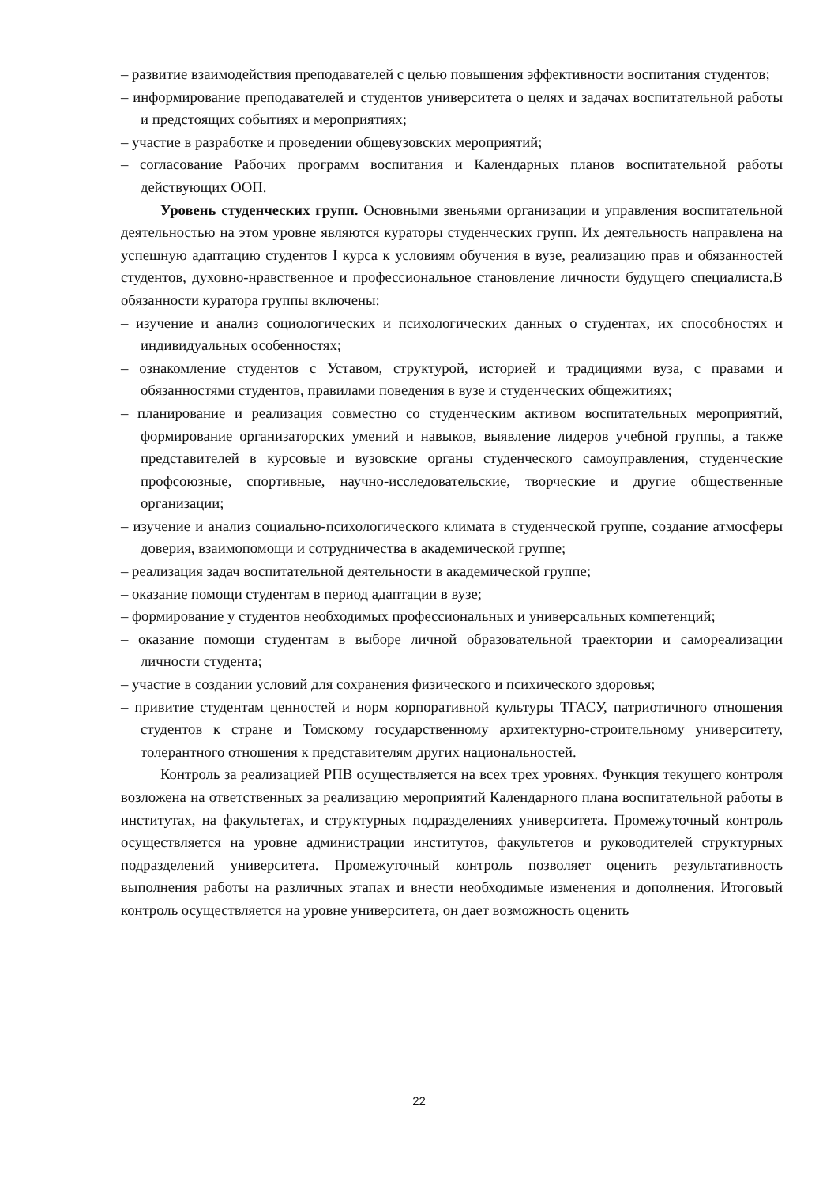– развитие взаимодействия преподавателей с целью повышения эффективности воспитания студентов;
– информирование преподавателей и студентов университета о целях и задачах воспитательной работы и предстоящих событиях и мероприятиях;
– участие в разработке и проведении общевузовских мероприятий;
– согласование Рабочих программ воспитания и Календарных планов воспитательной работы действующих ООП.
Уровень студенческих групп. Основными звеньями организации и управления воспитательной деятельностью на этом уровне являются кураторы студенческих групп. Их деятельность направлена на успешную адаптацию студентов I курса к условиям обучения в вузе, реализацию прав и обязанностей студентов, духовно-нравственное и профессиональное становление личности будущего специалиста.В обязанности куратора группы включены:
– изучение и анализ социологических и психологических данных о студентах, их способностях и индивидуальных особенностях;
– ознакомление студентов с Уставом, структурой, историей и традициями вуза, с правами и обязанностями студентов, правилами поведения в вузе и студенческих общежитиях;
– планирование и реализация совместно со студенческим активом воспитательных мероприятий, формирование организаторских умений и навыков, выявление лидеров учебной группы, а также представителей в курсовые и вузовские органы студенческого самоуправления, студенческие профсоюзные, спортивные, научно-исследовательские, творческие и другие общественные организации;
– изучение и анализ социально-психологического климата в студенческой группе, создание атмосферы доверия, взаимопомощи и сотрудничества в академической группе;
– реализация задач воспитательной деятельности в академической группе;
– оказание помощи студентам в период адаптации в вузе;
– формирование у студентов необходимых профессиональных и универсальных компетенций;
– оказание помощи студентам в выборе личной образовательной траектории и самореализации личности студента;
– участие в создании условий для сохранения физического и психического здоровья;
– привитие студентам ценностей и норм корпоративной культуры ТГАСУ, патриотичного отношения студентов к стране и Томскому государственному архитектурно-строительному университету, толерантного отношения к представителям других национальностей.
Контроль за реализацией РПВ осуществляется на всех трех уровнях. Функция текущего контроля возложена на ответственных за реализацию мероприятий Календарного плана воспитательной работы в институтах, на факультетах, и структурных подразделениях университета. Промежуточный контроль осуществляется на уровне администрации институтов, факультетов и руководителей структурных подразделений университета. Промежуточный контроль позволяет оценить результативность выполнения работы на различных этапах и внести необходимые изменения и дополнения. Итоговый контроль осуществляется на уровне университета, он дает возможность оценить
22